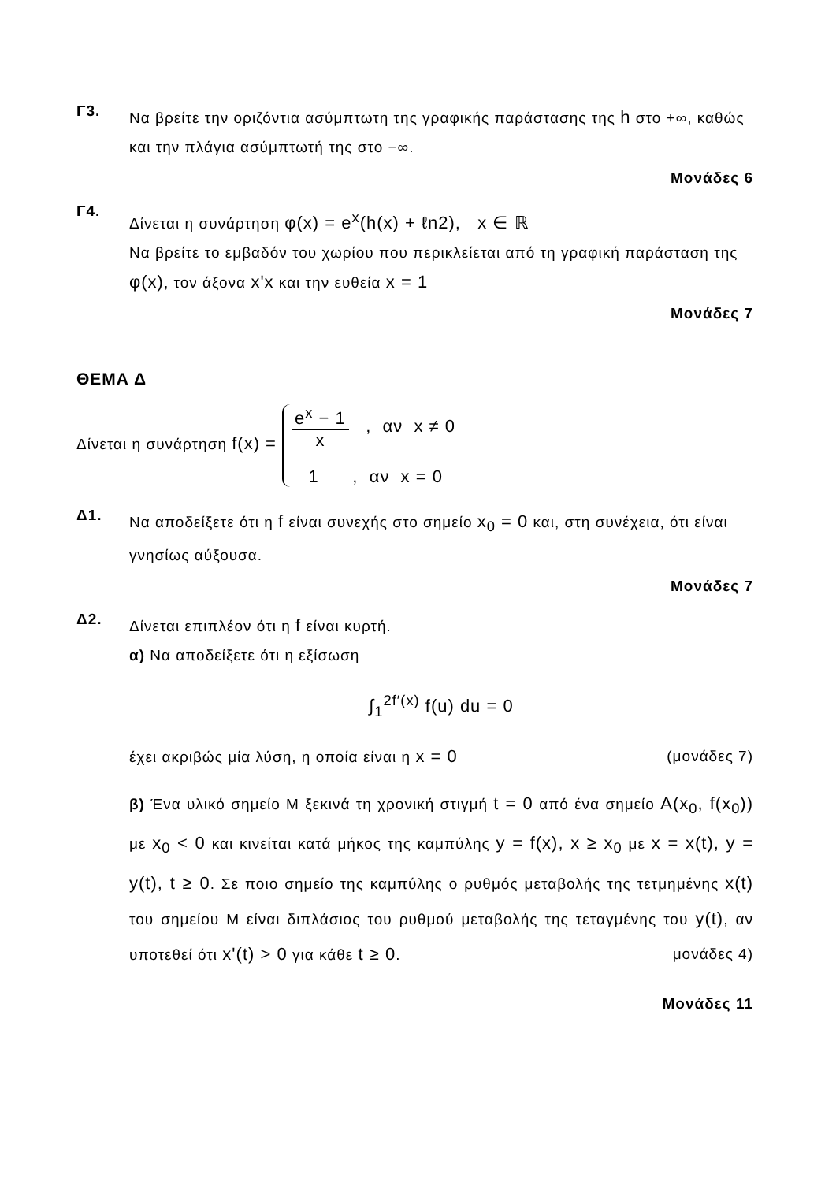Γ3.
Να βρείτε την οριζόντια ασύμπτωτη της γραφικής παράστασης της h στο +∞, καθώς και την πλάγια ασύμπτωτή της στο −∞.
Μονάδες 6
Γ4.
Δίνεται η συνάρτηση φ(x) = e<sup>x</sup>(h(x) + ℓn2), x ∈ ℝ
Να βρείτε το εμβαδόν του χωρίου που περικλείεται από τη γραφική παράσταση της φ(x), τον άξονα x'x και την ευθεία x = 1
Μονάδες 7
ΘΕΜΑ Δ
Δίνεται η συνάρτηση f(x) =
e<sup>x</sup> − 1 x , αν x ≠ 0
1 , αν x = 0
Δ1.
Να αποδείξετε ότι η f είναι συνεχής στο σημείο x<sub>0</sub> = 0 και, στη συνέχεια, ότι είναι γνησίως αύξουσα.
Μονάδες 7
Δ2.
Δίνεται επιπλέον ότι η f είναι κυρτή.
α) Να αποδείξετε ότι η εξίσωση
∫<sub>1</sub><sup>2f′(x)</sup> f(u) du = 0
έχει ακριβώς μία λύση, η οποία είναι η x = 0 (μονάδες 7)
β) Ένα υλικό σημείο Μ ξεκινά τη χρονική στιγμή t = 0 από ένα σημείο A(x<sub>0</sub>, f(x<sub>0</sub>)) με x<sub>0</sub> < 0 και κινείται κατά μήκος της καμπύλης y = f(x), x ≥ x<sub>0</sub> με x = x(t), y = y(t), t ≥ 0. Σε ποιο σημείο της καμπύλης ο ρυθμός μεταβολής της τετμημένης x(t) του σημείου Μ είναι διπλάσιος του ρυθμού μεταβολής της τεταγμένης του y(t), αν υποτεθεί ότι x'(t) > 0 για κάθε t ≥ 0. μονάδες 4)
Μονάδες 11